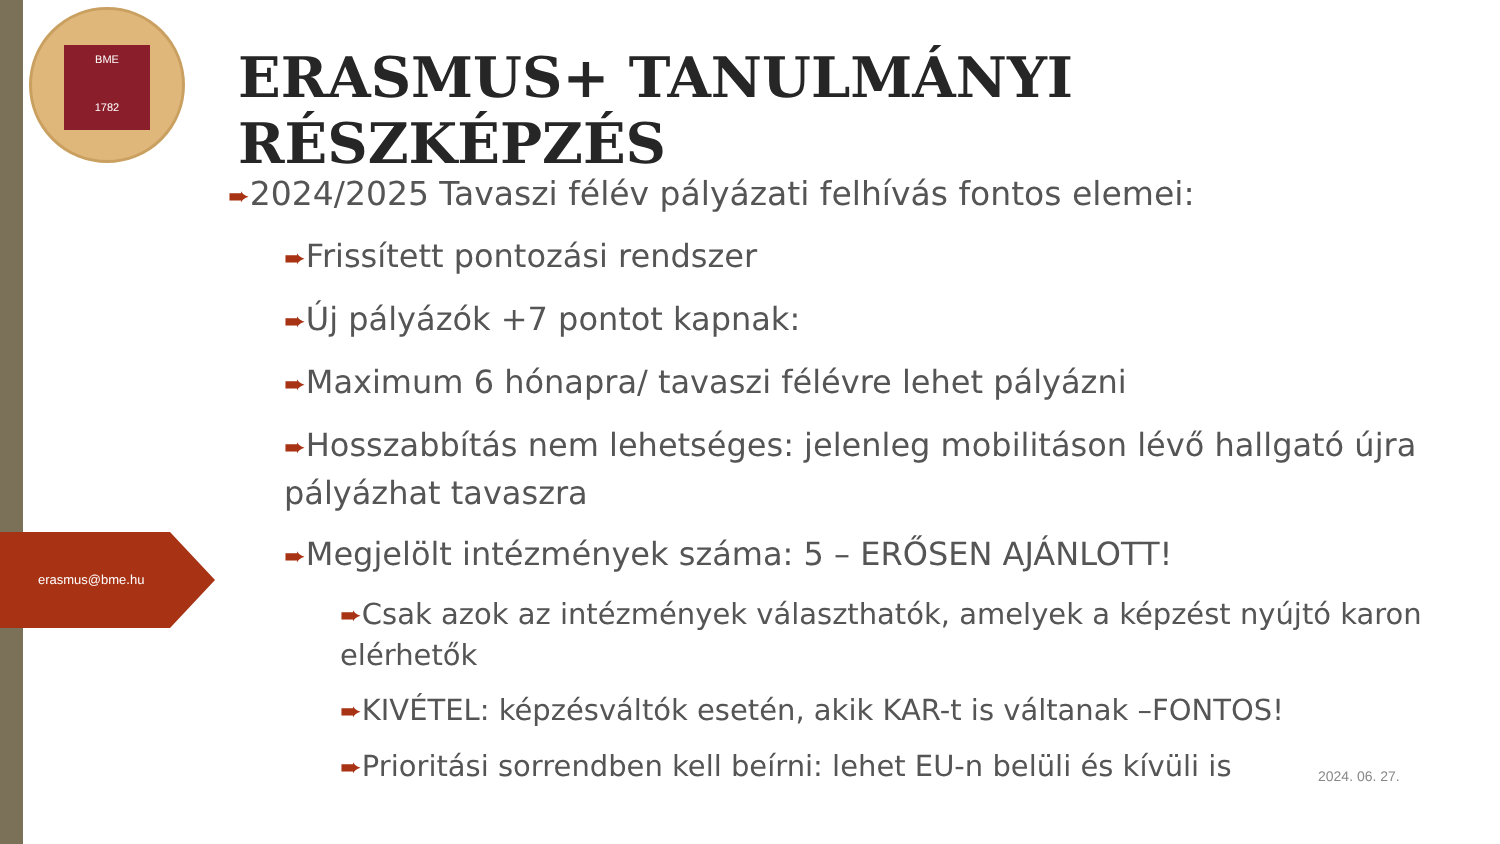BME
1782
erasmus@bme.hu
ERASMUS+ TANULMÁNYI RÉSZKÉPZÉS
➨2024/2025 Tavaszi félév pályázati felhívás fontos elemei:
➨Frissített pontozási rendszer
➨Új pályázók +7 pontot kapnak:
➨Maximum 6 hónapra/ tavaszi félévre lehet pályázni
➨Hosszabbítás nem lehetséges: jelenleg mobilitáson lévő hallgató újra pályázhat tavaszra
➨Megjelölt intézmények száma: 5 – ERŐSEN AJÁNLOTT!
➨Csak azok az intézmények választhatók, amelyek a képzést nyújtó karon elérhetők
➨KIVÉTEL: képzésváltók esetén, akik KAR-t is váltanak –FONTOS!
➨Prioritási sorrendben kell beírni: lehet EU-n belüli és kívüli is
2024. 06. 27.